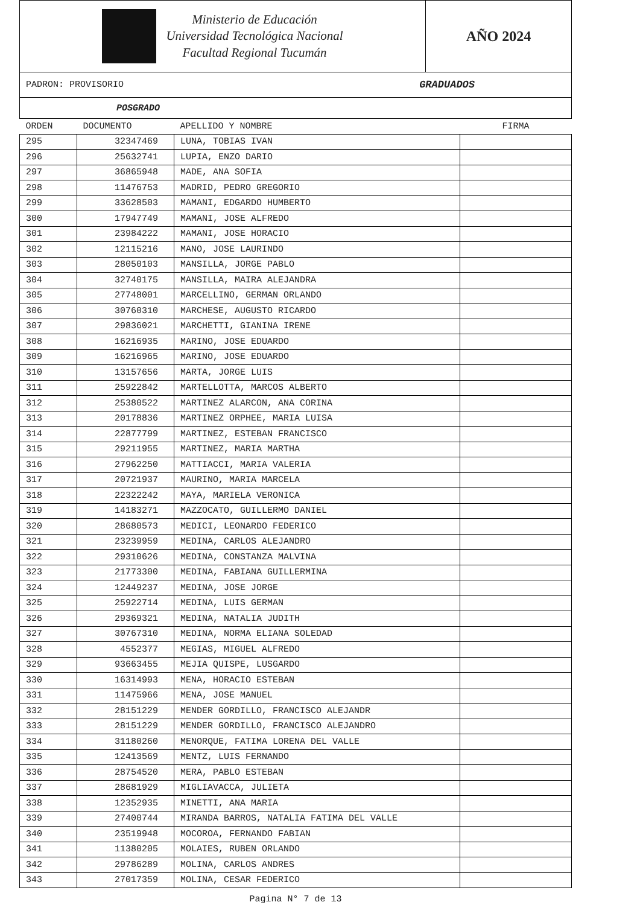Ministerio de Educación
Universidad Tecnológica Nacional
Facultad Regional Tucumán
AÑO 2024
PADRON: PROVISORIO GRADUADOS
POSGRADO
| ORDEN | DOCUMENTO | APELLIDO Y NOMBRE | FIRMA |
| 295 | 32347469 | LUNA, TOBIAS IVAN | |
| 296 | 25632741 | LUPIA, ENZO DARIO | |
| 297 | 36865948 | MADE, ANA SOFIA | |
| 298 | 11476753 | MADRID, PEDRO GREGORIO | |
| 299 | 33628503 | MAMANI, EDGARDO HUMBERTO | |
| 300 | 17947749 | MAMANI, JOSE ALFREDO | |
| 301 | 23984222 | MAMANI, JOSE HORACIO | |
| 302 | 12115216 | MANO, JOSE LAURINDO | |
| 303 | 28050103 | MANSILLA, JORGE PABLO | |
| 304 | 32740175 | MANSILLA, MAIRA ALEJANDRA | |
| 305 | 27748001 | MARCELLINO, GERMAN ORLANDO | |
| 306 | 30760310 | MARCHESE, AUGUSTO RICARDO | |
| 307 | 29836021 | MARCHETTI, GIANINA IRENE | |
| 308 | 16216935 | MARINO, JOSE EDUARDO | |
| 309 | 16216965 | MARINO, JOSE EDUARDO | |
| 310 | 13157656 | MARTA, JORGE LUIS | |
| 311 | 25922842 | MARTELLOTTA, MARCOS ALBERTO | |
| 312 | 25380522 | MARTINEZ ALARCON, ANA CORINA | |
| 313 | 20178836 | MARTINEZ ORPHEE, MARIA LUISA | |
| 314 | 22877799 | MARTINEZ, ESTEBAN FRANCISCO | |
| 315 | 29211955 | MARTINEZ, MARIA MARTHA | |
| 316 | 27962250 | MATTIACCI, MARIA VALERIA | |
| 317 | 20721937 | MAURINO, MARIA MARCELA | |
| 318 | 22322242 | MAYA, MARIELA VERONICA | |
| 319 | 14183271 | MAZZOCATO, GUILLERMO DANIEL | |
| 320 | 28680573 | MEDICI, LEONARDO FEDERICO | |
| 321 | 23239959 | MEDINA, CARLOS ALEJANDRO | |
| 322 | 29310626 | MEDINA, CONSTANZA MALVINA | |
| 323 | 21773300 | MEDINA, FABIANA GUILLERMINA | |
| 324 | 12449237 | MEDINA, JOSE JORGE | |
| 325 | 25922714 | MEDINA, LUIS GERMAN | |
| 326 | 29369321 | MEDINA, NATALIA JUDITH | |
| 327 | 30767310 | MEDINA, NORMA ELIANA SOLEDAD | |
| 328 | 4552377 | MEGIAS, MIGUEL ALFREDO | |
| 329 | 93663455 | MEJIA QUISPE, LUSGARDO | |
| 330 | 16314993 | MENA, HORACIO ESTEBAN | |
| 331 | 11475966 | MENA, JOSE MANUEL | |
| 332 | 28151229 | MENDER GORDILLO, FRANCISCO ALEJANDR | |
| 333 | 28151229 | MENDER GORDILLO, FRANCISCO ALEJANDRO | |
| 334 | 31180260 | MENORQUE, FATIMA LORENA DEL VALLE | |
| 335 | 12413569 | MENTZ, LUIS FERNANDO | |
| 336 | 28754520 | MERA, PABLO ESTEBAN | |
| 337 | 28681929 | MIGLIAVACCA, JULIETA | |
| 338 | 12352935 | MINETTI, ANA MARIA | |
| 339 | 27400744 | MIRANDA BARROS, NATALIA FATIMA DEL VALLE | |
| 340 | 23519948 | MOCOROA, FERNANDO FABIAN | |
| 341 | 11380205 | MOLAIES, RUBEN ORLANDO | |
| 342 | 29786289 | MOLINA, CARLOS ANDRES | |
| 343 | 27017359 | MOLINA, CESAR FEDERICO | |
Pagina N° 7 de 13